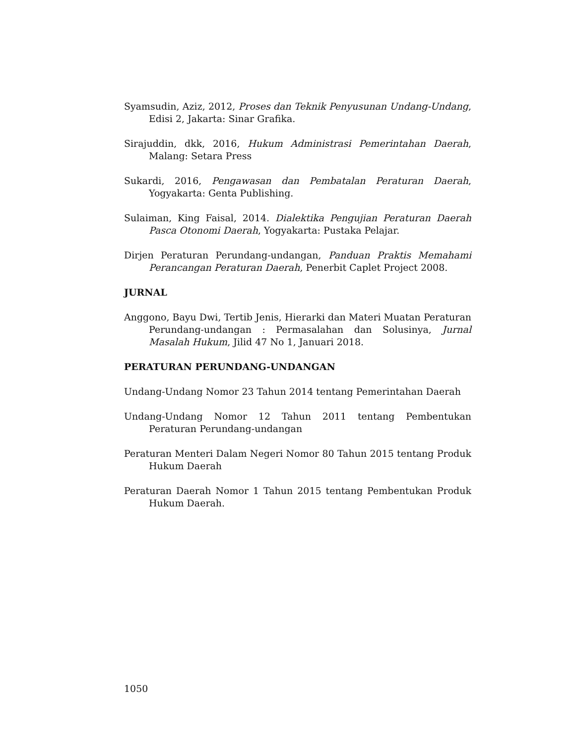Syamsudin, Aziz, 2012, Proses dan Teknik Penyusunan Undang-Undang, Edisi 2, Jakarta: Sinar Grafika.
Sirajuddin, dkk, 2016, Hukum Administrasi Pemerintahan Daerah, Malang: Setara Press
Sukardi, 2016, Pengawasan dan Pembatalan Peraturan Daerah, Yogyakarta: Genta Publishing.
Sulaiman, King Faisal, 2014. Dialektika Pengujian Peraturan Daerah Pasca Otonomi Daerah, Yogyakarta: Pustaka Pelajar.
Dirjen Peraturan Perundang-undangan, Panduan Praktis Memahami Perancangan Peraturan Daerah, Penerbit Caplet Project 2008.
JURNAL
Anggono, Bayu Dwi, Tertib Jenis, Hierarki dan Materi Muatan Peraturan Perundang-undangan : Permasalahan dan Solusinya, Jurnal Masalah Hukum, Jilid 47 No 1, Januari 2018.
PERATURAN PERUNDANG-UNDANGAN
Undang-Undang Nomor 23 Tahun 2014 tentang Pemerintahan Daerah
Undang-Undang Nomor 12 Tahun 2011 tentang Pembentukan Peraturan Perundang-undangan
Peraturan Menteri Dalam Negeri Nomor 80 Tahun 2015 tentang Produk Hukum Daerah
Peraturan Daerah Nomor 1 Tahun 2015 tentang Pembentukan Produk Hukum Daerah.
1050